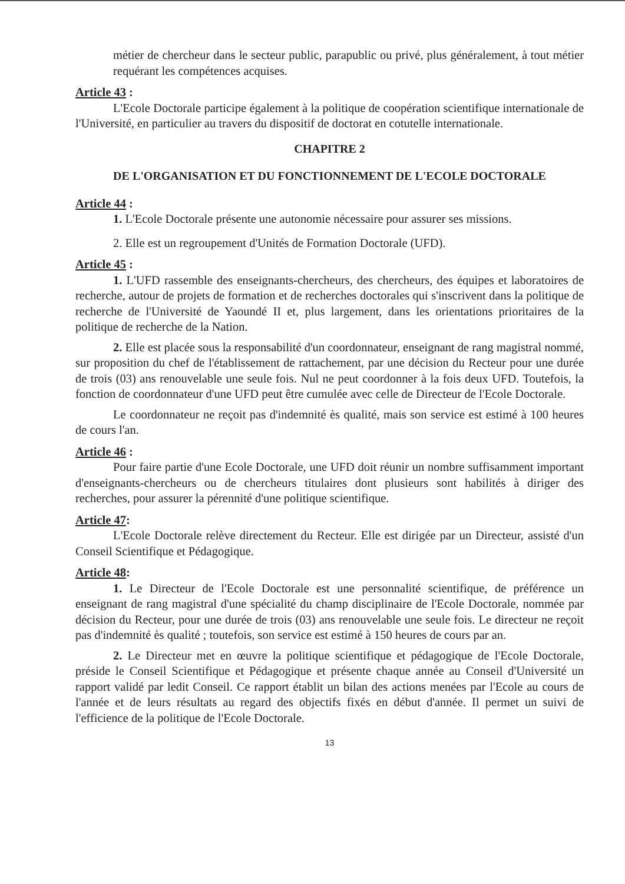métier de chercheur dans le secteur public, parapublic ou privé, plus généralement, à tout métier requérant les compétences acquises.
Article 43 :
L'Ecole Doctorale participe également à la politique de coopération scientifique internationale de l'Université, en particulier au travers du dispositif de doctorat en cotutelle internationale.
CHAPITRE 2
DE L'ORGANISATION ET DU FONCTIONNEMENT DE L'ECOLE DOCTORALE
Article 44 :
1. L'Ecole Doctorale présente une autonomie nécessaire pour assurer ses missions.
2. Elle est un regroupement d'Unités de Formation Doctorale (UFD).
Article 45 :
1. L'UFD rassemble des enseignants-chercheurs, des chercheurs, des équipes et laboratoires de recherche, autour de projets de formation et de recherches doctorales qui s'inscrivent dans la politique de recherche de l'Université de Yaoundé II et, plus largement, dans les orientations prioritaires de la politique de recherche de la Nation.
2. Elle est placée sous la responsabilité d'un coordonnateur, enseignant de rang magistral nommé, sur proposition du chef de l'établissement de rattachement, par une décision du Recteur pour une durée de trois (03) ans renouvelable une seule fois. Nul ne peut coordonner à la fois deux UFD. Toutefois, la fonction de coordonnateur d'une UFD peut être cumulée avec celle de Directeur de l'Ecole Doctorale.
Le coordonnateur ne reçoit pas d'indemnité ès qualité, mais son service est estimé à 100 heures de cours l'an.
Article 46 :
Pour faire partie d'une Ecole Doctorale, une UFD doit réunir un nombre suffisamment important d'enseignants-chercheurs ou de chercheurs titulaires dont plusieurs sont habilités à diriger des recherches, pour assurer la pérennité d'une politique scientifique.
Article 47:
L'Ecole Doctorale relève directement du Recteur. Elle est dirigée par un Directeur, assisté d'un Conseil Scientifique et Pédagogique.
Article 48:
1. Le Directeur de l'Ecole Doctorale est une personnalité scientifique, de préférence un enseignant de rang magistral d'une spécialité du champ disciplinaire de l'Ecole Doctorale, nommée par décision du Recteur, pour une durée de trois (03) ans renouvelable une seule fois. Le directeur ne reçoit pas d'indemnité ès qualité ; toutefois, son service est estimé à 150 heures de cours par an.
2. Le Directeur met en œuvre la politique scientifique et pédagogique de l'Ecole Doctorale, préside le Conseil Scientifique et Pédagogique et présente chaque année au Conseil d'Université un rapport validé par ledit Conseil. Ce rapport établit un bilan des actions menées par l'Ecole au cours de l'année et de leurs résultats au regard des objectifs fixés en début d'année. Il permet un suivi de l'efficience de la politique de l'Ecole Doctorale.
13